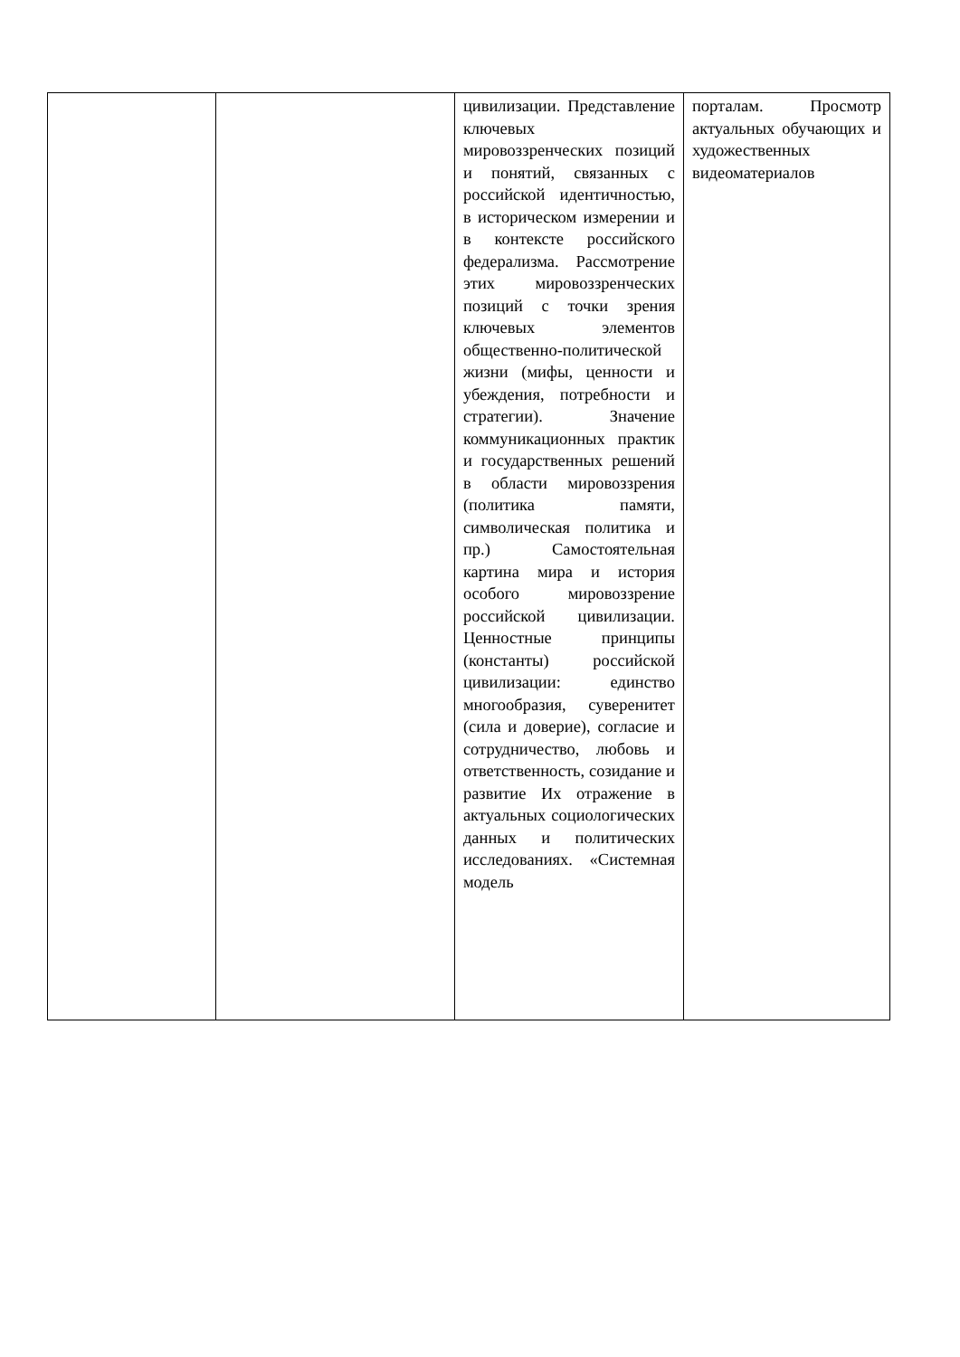| | | цивилизации. Представление ключевых мировоззренческих позиций и понятий, связанных с российской идентичностью, в историческом измерении и в контексте российского федерализма. Рассмотрение этих мировоззренческих позиций с точки зрения ключевых элементов общественно-политической жизни (мифы, ценности и убеждения, потребности и стратегии). Значение коммуникационных практик и государственных решений в области мировоззрения (политика памяти, символическая политика и пр.) Самостоятельная картина мира и история особого мировоззрение российской цивилизации. Ценностные принципы (константы) российской цивилизации: единство многообразия, суверенитет (сила и доверие), согласие и сотрудничество, любовь и ответственность, созидание и развитие Их отражение в актуальных социологических данных и политических исследованиях. «Системная модель | порталам. Просмотр актуальных обучающих и художественных видеоматериалов |